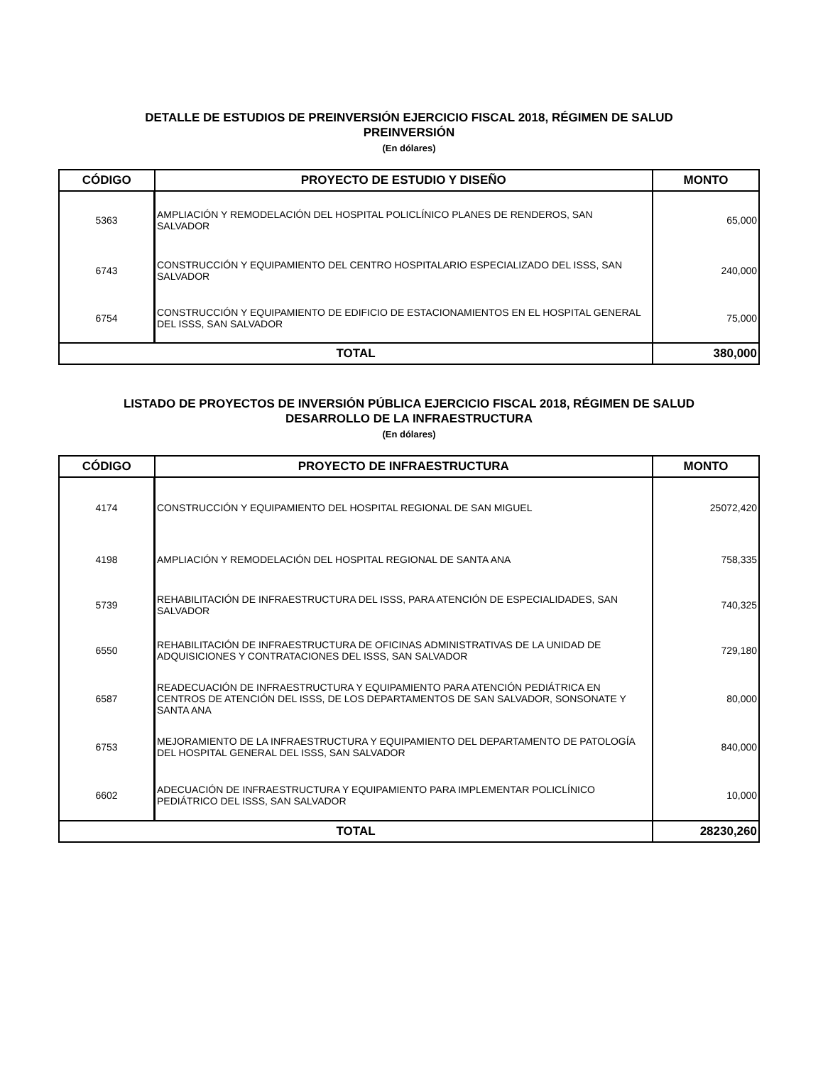DETALLE DE ESTUDIOS DE PREINVERSIÓN EJERCICIO FISCAL 2018, RÉGIMEN DE SALUD
PREINVERSIÓN
(En dólares)
| CÓDIGO | PROYECTO DE ESTUDIO Y DISEÑO | MONTO |
| --- | --- | --- |
| 5363 | AMPLIACIÓN Y REMODELACIÓN DEL HOSPITAL POLICLÍNICO PLANES DE RENDEROS, SAN SALVADOR | 65,000 |
| 6743 | CONSTRUCCIÓN Y EQUIPAMIENTO DEL CENTRO HOSPITALARIO ESPECIALIZADO DEL ISSS, SAN SALVADOR | 240,000 |
| 6754 | CONSTRUCCIÓN Y EQUIPAMIENTO DE EDIFICIO DE ESTACIONAMIENTOS EN EL HOSPITAL GENERAL DEL ISSS, SAN SALVADOR | 75,000 |
| TOTAL | | 380,000 |
LISTADO DE PROYECTOS DE INVERSIÓN PÚBLICA EJERCICIO FISCAL 2018, RÉGIMEN DE SALUD
DESARROLLO DE LA INFRAESTRUCTURA
(En dólares)
| CÓDIGO | PROYECTO DE INFRAESTRUCTURA | MONTO |
| --- | --- | --- |
| 4174 | CONSTRUCCIÓN Y EQUIPAMIENTO DEL HOSPITAL REGIONAL DE SAN MIGUEL | 25072,420 |
| 4198 | AMPLIACIÓN Y REMODELACIÓN DEL HOSPITAL REGIONAL DE SANTA ANA | 758,335 |
| 5739 | REHABILITACIÓN DE INFRAESTRUCTURA DEL ISSS, PARA ATENCIÓN DE ESPECIALIDADES, SAN SALVADOR | 740,325 |
| 6550 | REHABILITACIÓN DE INFRAESTRUCTURA DE OFICINAS ADMINISTRATIVAS DE LA UNIDAD DE ADQUISICIONES Y CONTRATACIONES DEL ISSS, SAN SALVADOR | 729,180 |
| 6587 | READECUACIÓN DE INFRAESTRUCTURA Y EQUIPAMIENTO PARA ATENCIÓN PEDIÁTRICA EN CENTROS DE ATENCIÓN DEL ISSS, DE LOS DEPARTAMENTOS DE SAN SALVADOR, SONSONATE Y SANTA ANA | 80,000 |
| 6753 | MEJORAMIENTO DE LA INFRAESTRUCTURA Y EQUIPAMIENTO DEL DEPARTAMENTO DE PATOLOGÍA DEL HOSPITAL GENERAL DEL ISSS, SAN SALVADOR | 840,000 |
| 6602 | ADECUACIÓN DE INFRAESTRUCTURA Y EQUIPAMIENTO PARA IMPLEMENTAR POLICLÍNICO PEDIÁTRICO DEL ISSS, SAN SALVADOR | 10,000 |
| TOTAL | | 28230,260 |